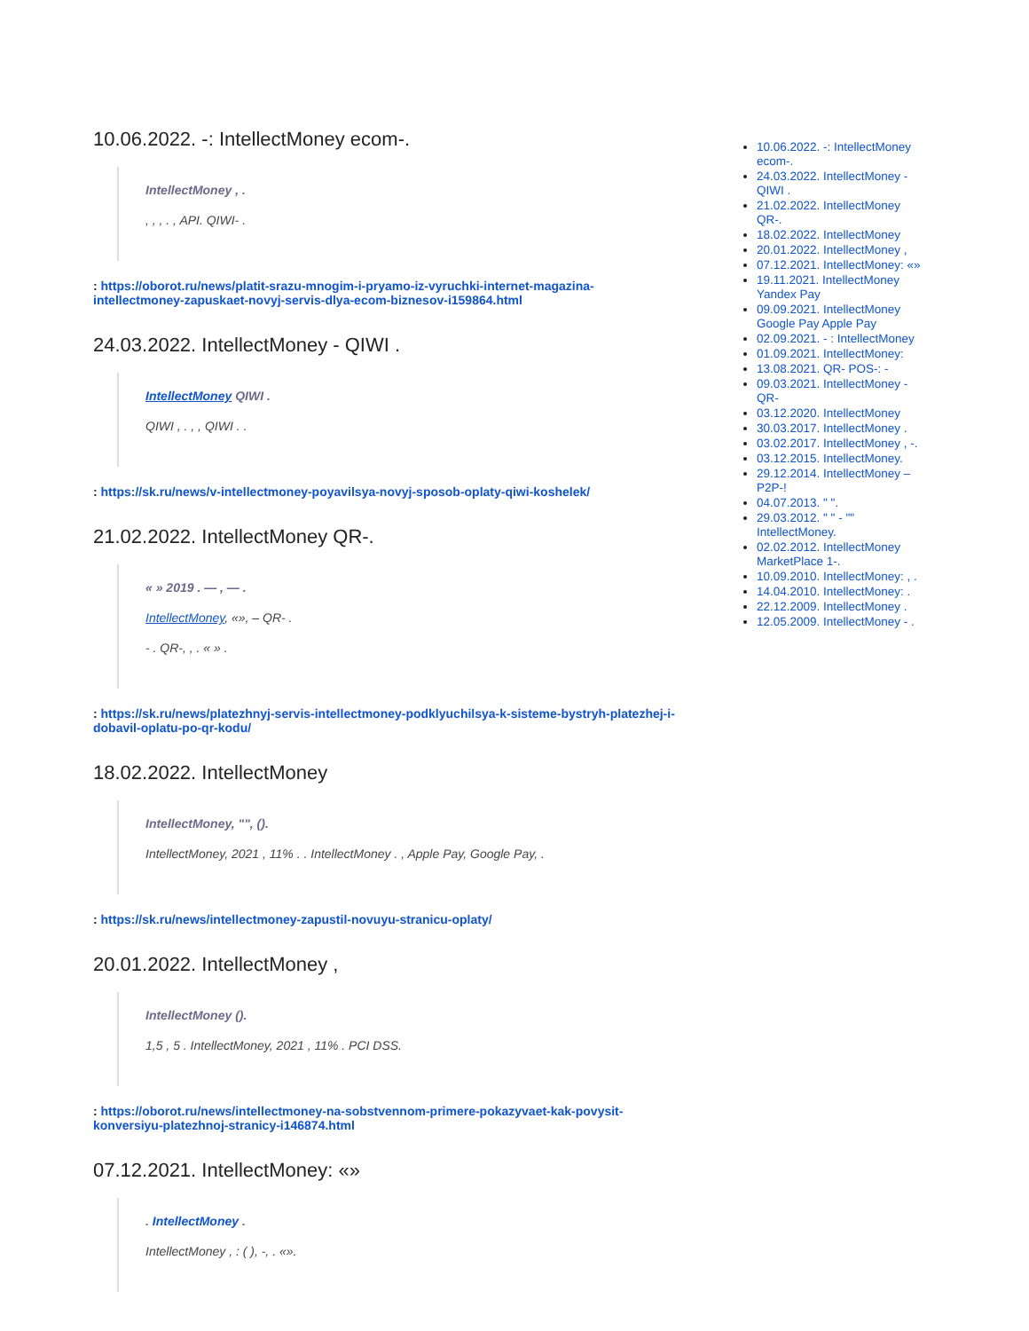10.06.2022. -: IntellectMoney ecom-.
IntellectMoney , .
, , , . , API. QIWI- .
: https://oborot.ru/news/platit-srazu-mnogim-i-pryamo-iz-vyruchki-internet-magazina-intellectmoney-zapuskaet-novyj-servis-dlya-ecom-biznesov-i159864.html
24.03.2022. IntellectMoney - QIWI .
IntellectMoney QIWI .
QIWI , . , , QIWI . .
: https://sk.ru/news/v-intellectmoney-poyavilsya-novyj-sposob-oplaty-qiwi-koshelek/
21.02.2022. IntellectMoney QR-.
« » 2019 . — , — .
IntellectMoney, «», – QR- .
- . QR-, , . « » .
: https://sk.ru/news/platezhnyj-servis-intellectmoney-podklyuchilsya-k-sisteme-bystryh-platezhej-i-dobavil-oplatu-po-qr-kodu/
18.02.2022. IntellectMoney
IntellectMoney, "", ().
IntellectMoney, 2021 , 11% . . IntellectMoney . , Apple Pay, Google Pay, .
: https://sk.ru/news/intellectmoney-zapustil-novuyu-stranicu-oplaty/
20.01.2022. IntellectMoney ,
IntellectMoney ().
1,5 , 5 . IntellectMoney, 2021 , 11% . PCI DSS.
: https://oborot.ru/news/intellectmoney-na-sobstvennom-primere-pokazyvaet-kak-povysit-konversiyu-platezhnoj-stranicy-i146874.html
07.12.2021. IntellectMoney: «»
. IntellectMoney .
IntellectMoney , : ( ), -, . «».
10.06.2022. -: IntellectMoney ecom-.
24.03.2022. IntellectMoney - QIWI .
21.02.2022. IntellectMoney QR-.
18.02.2022. IntellectMoney
20.01.2022. IntellectMoney ,
07.12.2021. IntellectMoney: «»
19.11.2021. IntellectMoney Yandex Pay
09.09.2021. IntellectMoney Google Pay Apple Pay
02.09.2021. - : IntellectMoney
01.09.2021. IntellectMoney:
13.08.2021. QR- POS-: -
09.03.2021. IntellectMoney - QR-
03.12.2020. IntellectMoney
30.03.2017. IntellectMoney .
03.02.2017. IntellectMoney , -.
03.12.2015. IntellectMoney.
29.12.2014. IntellectMoney – P2P-!
04.07.2013. " ".
29.03.2012. " " - "" IntellectMoney.
02.02.2012. IntellectMoney MarketPlace 1-.
10.09.2010. IntellectMoney: , .
14.04.2010. IntellectMoney: .
22.12.2009. IntellectMoney .
12.05.2009. IntellectMoney - .